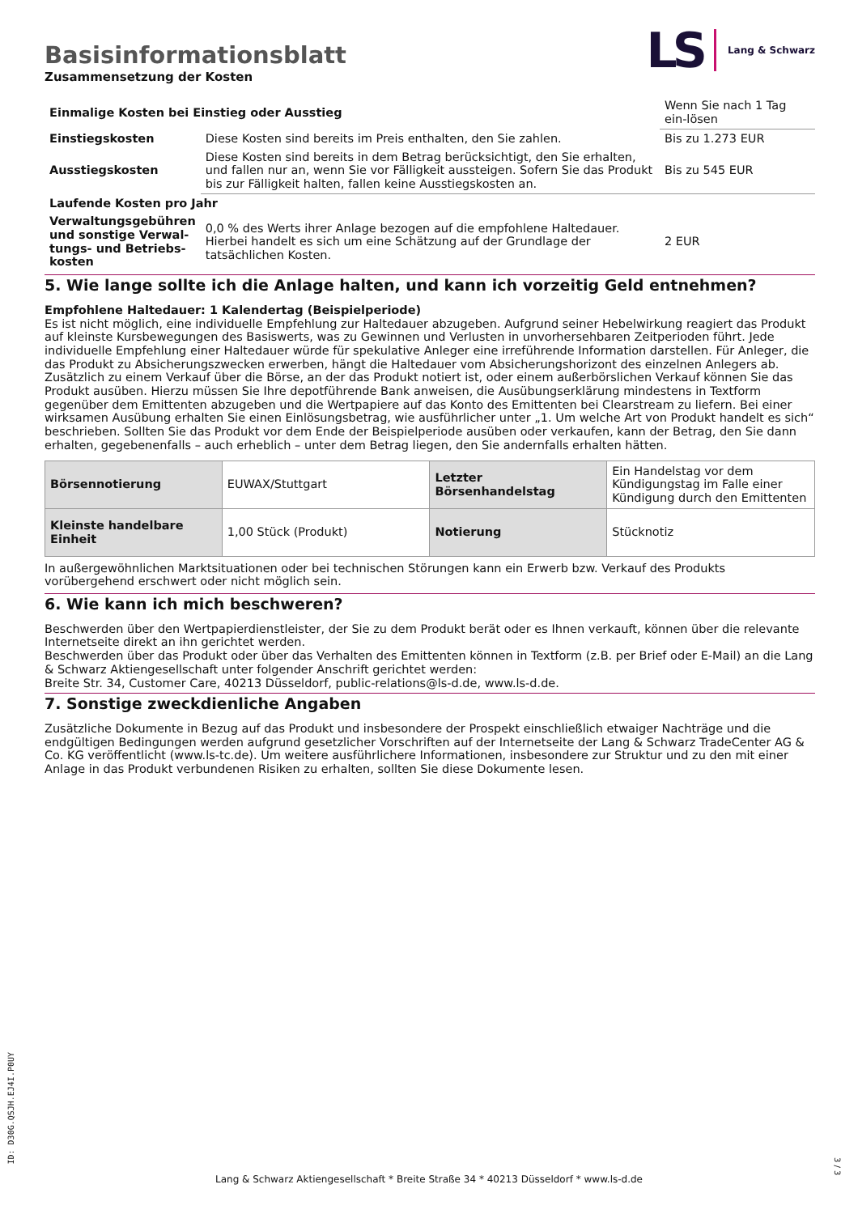LS
Lang & Schwarz
Basisinformationsblatt
Zusammensetzung der Kosten
| Einmalige Kosten bei Einstieg oder Ausstieg | | Wenn Sie nach 1 Tag ein-lösen |
| Einstiegskosten | Diese Kosten sind bereits im Preis enthalten, den Sie zahlen. | Bis zu 1.273 EUR |
| Ausstiegskosten | Diese Kosten sind bereits in dem Betrag berücksichtigt, den Sie erhalten, und fallen nur an, wenn Sie vor Fälligkeit aussteigen. Sofern Sie das Produkt bis zur Fälligkeit halten, fallen keine Ausstiegskosten an. | Bis zu 545 EUR |
| Laufende Kosten pro Jahr | | |
| Verwaltungsgebühren und sonstige Verwal-tungs- und Betriebs-kosten | 0,0 % des Werts ihrer Anlage bezogen auf die empfohlene Haltedauer. Hierbei handelt es sich um eine Schätzung auf der Grundlage der tatsächlichen Kosten. | 2 EUR |
5. Wie lange sollte ich die Anlage halten, und kann ich vorzeitig Geld entnehmen?
Empfohlene Haltedauer: 1 Kalendertag (Beispielperiode)
Es ist nicht möglich, eine individuelle Empfehlung zur Haltedauer abzugeben. Aufgrund seiner Hebelwirkung reagiert das Produkt auf kleinste Kursbewegungen des Basiswerts, was zu Gewinnen und Verlusten in unvorhersehbaren Zeitperioden führt. Jede individuelle Empfehlung einer Haltedauer würde für spekulative Anleger eine irreführende Information darstellen. Für Anleger, die das Produkt zu Absicherungszwecken erwerben, hängt die Haltedauer vom Absicherungshorizont des einzelnen Anlegers ab.
Zusätzlich zu einem Verkauf über die Börse, an der das Produkt notiert ist, oder einem außerbörslichen Verkauf können Sie das Produkt ausüben. Hierzu müssen Sie Ihre depotführende Bank anweisen, die Ausübungserklärung mindestens in Textform gegenüber dem Emittenten abzugeben und die Wertpapiere auf das Konto des Emittenten bei Clearstream zu liefern. Bei einer wirksamen Ausübung erhalten Sie einen Einlösungsbetrag, wie ausführlicher unter „1. Um welche Art von Produkt handelt es sich“ beschrieben. Sollten Sie das Produkt vor dem Ende der Beispielperiode ausüben oder verkaufen, kann der Betrag, den Sie dann erhalten, gegebenenfalls – auch erheblich – unter dem Betrag liegen, den Sie andernfalls erhalten hätten.
| Börsennotierung | EUWAX/Stuttgart | Letzter Börsenhandelstag | Ein Handelstag vor dem Kündigungstag im Falle einer Kündigung durch den Emittenten |
| Kleinste handelbare Einheit | 1,00 Stück (Produkt) | Notierung | Stücknotiz |
In außergewöhnlichen Marktsituationen oder bei technischen Störungen kann ein Erwerb bzw. Verkauf des Produkts vorübergehend erschwert oder nicht möglich sein.
6. Wie kann ich mich beschweren?
Beschwerden über den Wertpapierdienstleister, der Sie zu dem Produkt berät oder es Ihnen verkauft, können über die relevante Internetseite direkt an ihn gerichtet werden.
Beschwerden über das Produkt oder über das Verhalten des Emittenten können in Textform (z.B. per Brief oder E-Mail) an die Lang & Schwarz Aktiengesellschaft unter folgender Anschrift gerichtet werden:
Breite Str. 34, Customer Care, 40213 Düsseldorf, public-relations@ls-d.de, www.ls-d.de.
7. Sonstige zweckdienliche Angaben
Zusätzliche Dokumente in Bezug auf das Produkt und insbesondere der Prospekt einschließlich etwaiger Nachträge und die endgültigen Bedingungen werden aufgrund gesetzlicher Vorschriften auf der Internetseite der Lang & Schwarz TradeCenter AG & Co. KG veröffentlicht (www.ls-tc.de). Um weitere ausführlichere Informationen, insbesondere zur Struktur und zu den mit einer Anlage in das Produkt verbundenen Risiken zu erhalten, sollten Sie diese Dokumente lesen.
ID: D30G.QSJH.EJ4I.P0UY
Lang & Schwarz Aktiengesellschaft * Breite Straße 34 * 40213 Düsseldorf * www.ls-d.de
3 / 3